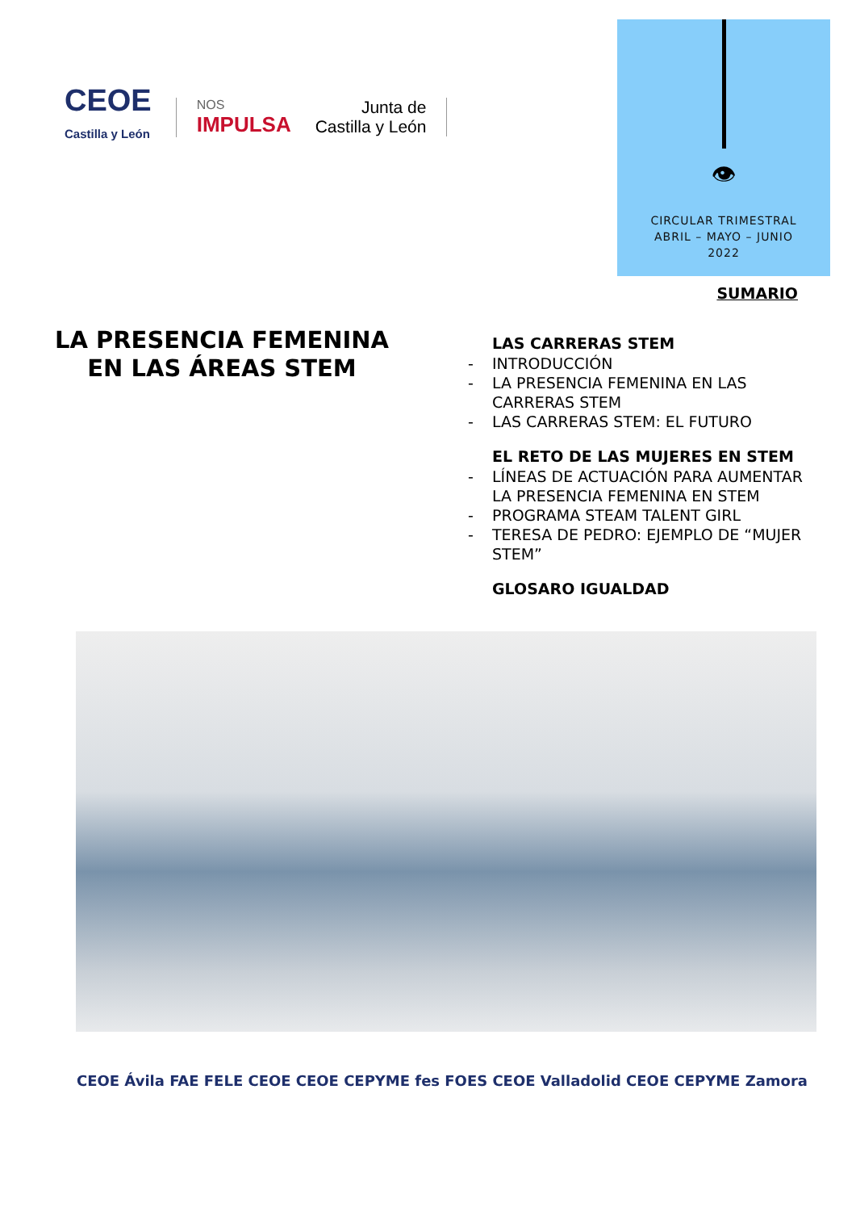CEOE
Castilla y León
NOS
IMPULSA
Junta de
Castilla y León
👁
CIRCULAR TRIMESTRAL
ABRIL – MAYO – JUNIO
2022
SUMARIO
LA PRESENCIA FEMENINA EN LAS ÁREAS STEM
LAS CARRERAS STEM
- INTRODUCCIÓN
- LA PRESENCIA FEMENINA EN LAS CARRERAS STEM
- LAS CARRERAS STEM: EL FUTURO
EL RETO DE LAS MUJERES EN STEM
- LÍNEAS DE ACTUACIÓN PARA AUMENTAR LA PRESENCIA FEMENINA EN STEM
- PROGRAMA STEAM TALENT GIRL
- TERESA DE PEDRO: EJEMPLO DE “MUJER STEM”
GLOSARO IGUALDAD
CEOE Ávila FAE FELE CEOE CEOE CEPYME fes FOES CEOE Valladolid CEOE CEPYME Zamora